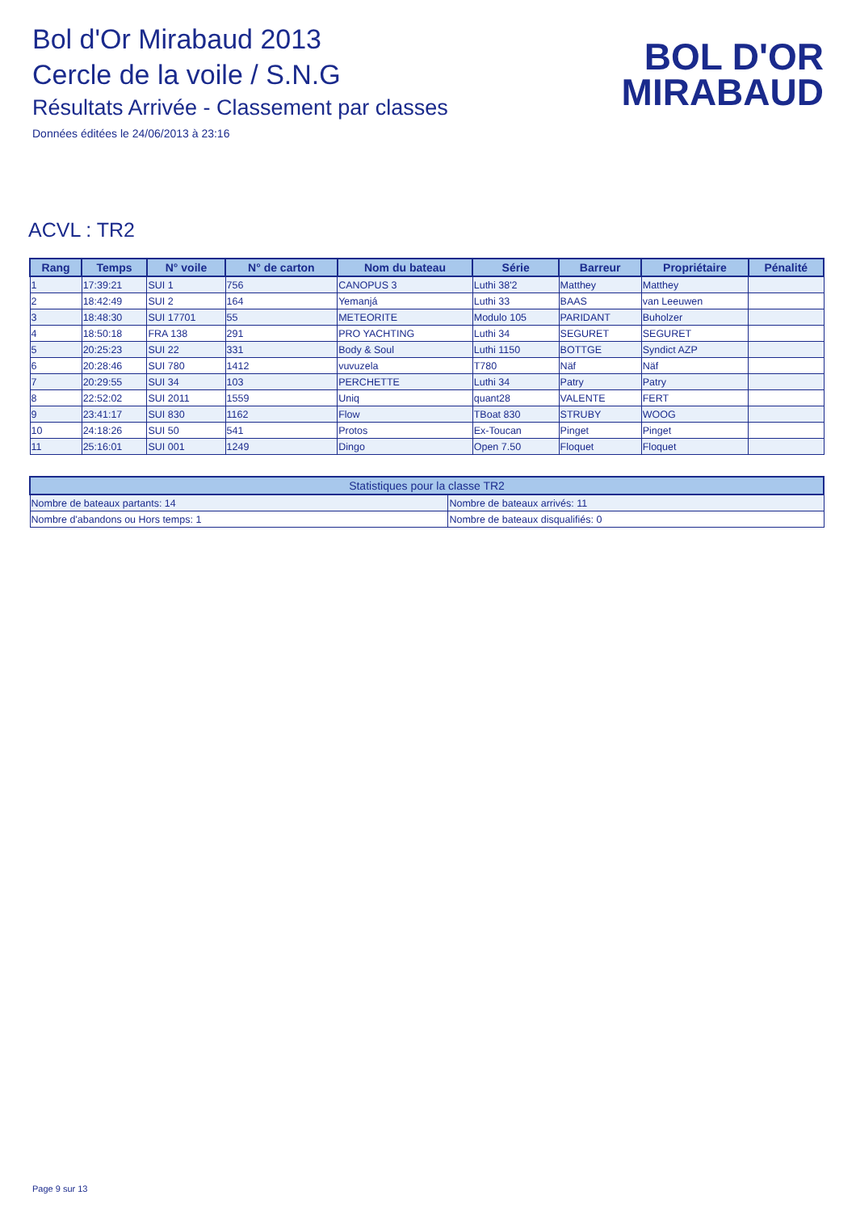Bol d'Or Mirabaud 2013
Cercle de la voile / S.N.G
Résultats Arrivée - Classement par classes
Données éditées le 24/06/2013 à 23:16
BOL D'OR
MIRABAUD
ACVL : TR2
| Rang | Temps | N° voile | N° de carton | Nom du bateau | Série | Barreur | Propriétaire | Pénalité |
| --- | --- | --- | --- | --- | --- | --- | --- | --- |
| 1 | 17:39:21 | SUI 1 | 756 | CANOPUS 3 | Luthi 38'2 | Matthey | Matthey | |
| 2 | 18:42:49 | SUI 2 | 164 | Yemanjá | Luthi 33 | BAAS | van Leeuwen | |
| 3 | 18:48:30 | SUI 17701 | 55 | METEORITE | Modulo 105 | PARIDANT | Buholzer | |
| 4 | 18:50:18 | FRA 138 | 291 | PRO YACHTING | Luthi 34 | SEGURET | SEGURET | |
| 5 | 20:25:23 | SUI 22 | 331 | Body & Soul | Luthi 1150 | BOTTGE | Syndict AZP | |
| 6 | 20:28:46 | SUI 780 | 1412 | vuvuzela | T780 | Näf | Näf | |
| 7 | 20:29:55 | SUI 34 | 103 | PERCHETTE | Luthi 34 | Patry | Patry | |
| 8 | 22:52:02 | SUI 2011 | 1559 | Uniq | quant28 | VALENTE | FERT | |
| 9 | 23:41:17 | SUI 830 | 1162 | Flow | TBoat 830 | STRUBY | WOOG | |
| 10 | 24:18:26 | SUI 50 | 541 | Protos | Ex-Toucan | Pinget | Pinget | |
| 11 | 25:16:01 | SUI 001 | 1249 | Dingo | Open 7.50 | Floquet | Floquet | |
| Statistiques pour la classe TR2 | |
| --- | --- |
| Nombre de bateaux partants: 14 | Nombre de bateaux arrivés: 11 |
| Nombre d'abandons ou Hors temps: 1 | Nombre de bateaux disqualifiés: 0 |
Page 9 sur 13